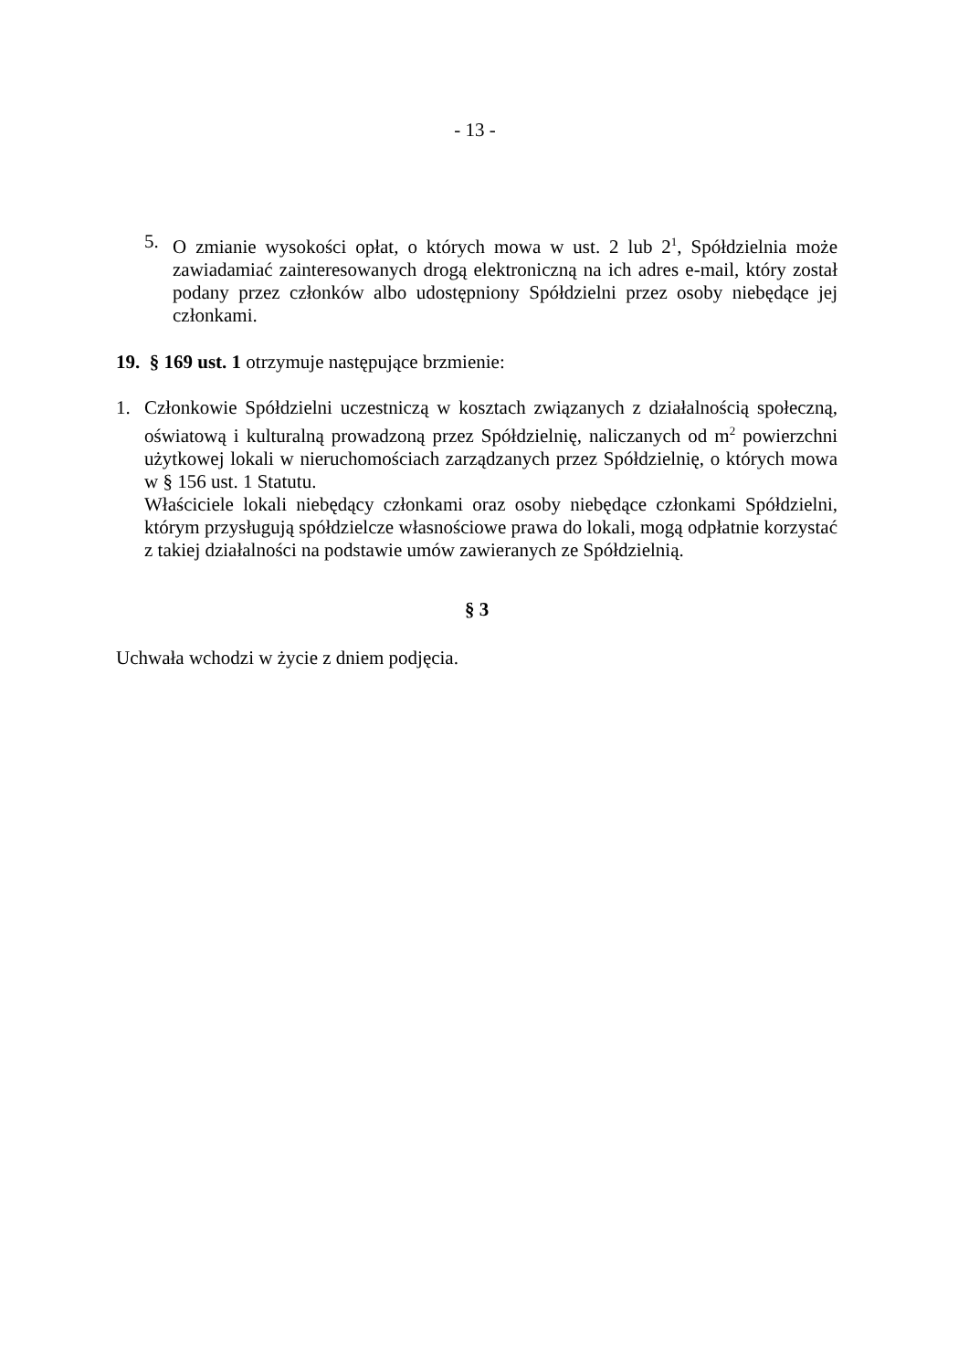- 13 -
5. O zmianie wysokości opłat, o których mowa w ust. 2 lub 2<sup>1</sup>, Spółdzielnia może zawiadamiać zainteresowanych drogą elektroniczną na ich adres e-mail, który został podany przez członków albo udostępniony Spółdzielni przez osoby niebędące jej członkami.
19. § 169 ust. 1 otrzymuje następujące brzmienie:
1. Członkowie Spółdzielni uczestniczą w kosztach związanych z działalnością społeczną, oświatową i kulturalną prowadzoną przez Spółdzielnię, naliczanych od m<sup>2</sup> powierzchni użytkowej lokali w nieruchomościach zarządzanych przez Spółdzielnię, o których mowa w § 156 ust. 1 Statutu.
Właściciele lokali niebędący członkami oraz osoby niebędące członkami Spółdzielni, którym przysługują spółdzielcze własnościowe prawa do lokali, mogą odpłatnie korzystać z takiej działalności na podstawie umów zawieranych ze Spółdzielnią.
§ 3
Uchwała wchodzi w życie z dniem podjęcia.